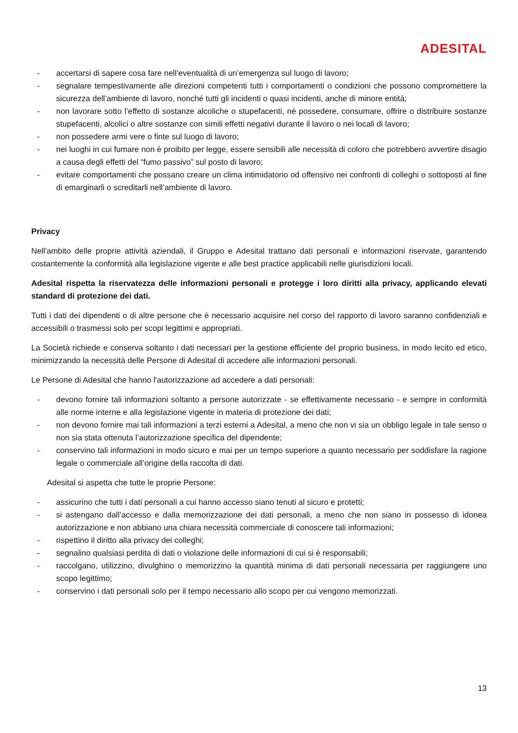ADESITAL
- accertarsi di sapere cosa fare nell’eventualità di un’emergenza sul luogo di lavoro;
- segnalare tempestivamente alle direzioni competenti tutti i comportamenti o condizioni che possono compromettere la sicurezza dell’ambiente di lavoro, nonché tutti gli incidenti o quasi incidenti, anche di minore entità;
- non lavorare sotto l’effetto di sostanze alcoliche o stupefacenti, né possedere, consumare, offrire o distribuire sostanze stupefacenti, alcolici o altre sostanze con simili effetti negativi durante il lavoro o nei locali di lavoro;
- non possedere armi vere o finte sul luogo di lavoro;
- nei luoghi in cui fumare non è proibito per legge, essere sensibili alle necessità di coloro che potrebbero avvertire disagio a causa degli effetti del “fumo passivo” sul posto di lavoro;
- evitare comportamenti che possano creare un clima intimidatorio od offensivo nei confronti di colleghi o sottoposti al fine di emarginarli o screditarli nell’ambiente di lavoro.
Privacy
Nell'ambito delle proprie attività aziendali, il Gruppo e Adesital trattano dati personali e informazioni riservate, garantendo costantemente la conformità alla legislazione vigente e alle best practice applicabili nelle giurisdizioni locali.
Adesital rispetta la riservatezza delle informazioni personali e protegge i loro diritti alla privacy, applicando elevati standard di protezione dei dati.
Tutti i dati dei dipendenti o di altre persone che è necessario acquisire nel corso del rapporto di lavoro saranno confidenziali e accessibili o trasmessi solo per scopi legittimi e appropriati.
La Società richiede e conserva soltanto i dati necessari per la gestione efficiente del proprio business, in modo lecito ed etico, minimizzando la necessità delle Persone di Adesital di accedere alle informazioni personali.
Le Persone di Adesital che hanno l'autorizzazione ad accedere a dati personali:
- devono fornire tali informazioni soltanto a persone autorizzate - se effettivamente necessario - e sempre in conformità alle norme interne e alla legislazione vigente in materia di protezione dei dati;
- non devono fornire mai tali informazioni a terzi esterni a Adesital, a meno che non vi sia un obbligo legale in tale senso o non sia stata ottenuta l’autorizzazione specifica del dipendente;
- conservino tali informazioni in modo sicuro e mai per un tempo superiore a quanto necessario per soddisfare la ragione legale o commerciale all’origine della raccolta di dati.
Adesital si aspetta che tutte le proprie Persone:
- assicurino che tutti i dati personali a cui hanno accesso siano tenuti al sicuro e protetti;
- si astengano dall’accesso e dalla memorizzazione dei dati personali, a meno che non siano in possesso di idonea autorizzazione e non abbiano una chiara necessità commerciale di conoscere tali informazioni;
- rispettino il diritto alla privacy dei colleghi;
- segnalino qualsiasi perdita di dati o violazione delle informazioni di cui si è responsabili;
- raccolgano, utilizzino, divulghino o memorizzino la quantità minima di dati personali necessaria per raggiungere uno scopo legittimo;
- conservino i dati personali solo per il tempo necessario allo scopo per cui vengono memorizzati.
13